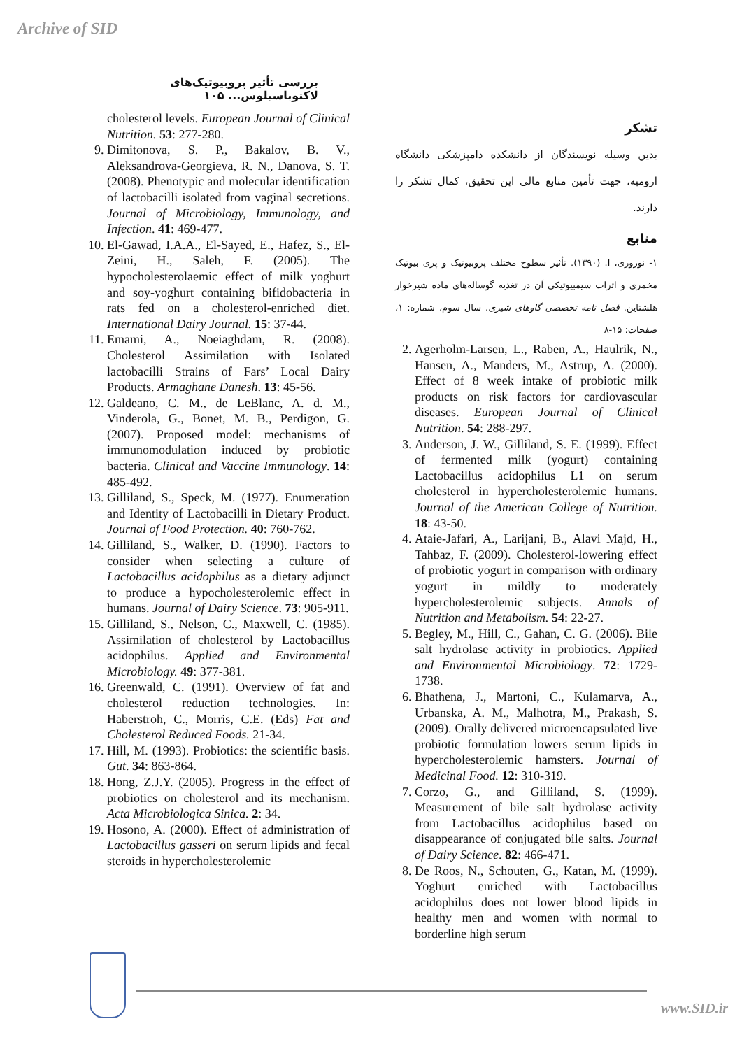Archive of SID
بررسی تأثیر پروبیوتیک‌های لاکتوباسیلوس... ۱۰۵
cholesterol levels. European Journal of Clinical Nutrition. 53: 277-280.
9. Dimitonova, S. P., Bakalov, B. V., Aleksandrova-Georgieva, R. N., Danova, S. T. (2008). Phenotypic and molecular identification of lactobacilli isolated from vaginal secretions. Journal of Microbiology, Immunology, and Infection. 41: 469-477.
10. El-Gawad, I.A.A., El-Sayed, E., Hafez, S., El-Zeini, H., Saleh, F. (2005). The hypocholesterolaemic effect of milk yoghurt and soy-yoghurt containing bifidobacteria in rats fed on a cholesterol-enriched diet. International Dairy Journal. 15: 37-44.
11. Emami, A., Noeiaghdam, R. (2008). Cholesterol Assimilation with Isolated lactobacilli Strains of Fars’ Local Dairy Products. Armaghane Danesh. 13: 45-56.
12. Galdeano, C. M., de LeBlanc, A. d. M., Vinderola, G., Bonet, M. B., Perdigon, G. (2007). Proposed model: mechanisms of immunomodulation induced by probiotic bacteria. Clinical and Vaccine Immunology. 14: 485-492.
13. Gilliland, S., Speck, M. (1977). Enumeration and Identity of Lactobacilli in Dietary Product. Journal of Food Protection. 40: 760-762.
14. Gilliland, S., Walker, D. (1990). Factors to consider when selecting a culture of Lactobacillus acidophilus as a dietary adjunct to produce a hypocholesterolemic effect in humans. Journal of Dairy Science. 73: 905-911.
15. Gilliland, S., Nelson, C., Maxwell, C. (1985). Assimilation of cholesterol by Lactobacillus acidophilus. Applied and Environmental Microbiology. 49: 377-381.
16. Greenwald, C. (1991). Overview of fat and cholesterol reduction technologies. In: Haberstroh, C., Morris, C.E. (Eds) Fat and Cholesterol Reduced Foods. 21-34.
17. Hill, M. (1993). Probiotics: the scientific basis. Gut. 34: 863-864.
18. Hong, Z.J.Y. (2005). Progress in the effect of probiotics on cholesterol and its mechanism. Acta Microbiologica Sinica. 2: 34.
19. Hosono, A. (2000). Effect of administration of Lactobacillus gasseri on serum lipids and fecal steroids in hypercholesterolemic
تشکر
بدین وسیله نویسندگان از دانشکده دامپزشکی دانشگاه ارومیه، جهت تأمین منابع مالی این تحقیق، کمال تشکر را دارند.
منابع
۱- نوروزی، ا. (۱۳۹۰). تأثیر سطوح مختلف پروبیوتیک و پری بیوتیک مخمری و اثرات سیمبیوتیکی آن در تغذیه گوساله‌های ماده شیرخوار هلشتاین. فصل نامه تخصصی گاوهای شیری. سال سوم، شماره: ۱، صفحات: ۱۵-۸
2. Agerholm-Larsen, L., Raben, A., Haulrik, N., Hansen, A., Manders, M., Astrup, A. (2000). Effect of 8 week intake of probiotic milk products on risk factors for cardiovascular diseases. European Journal of Clinical Nutrition. 54: 288-297.
3. Anderson, J. W., Gilliland, S. E. (1999). Effect of fermented milk (yogurt) containing Lactobacillus acidophilus L1 on serum cholesterol in hypercholesterolemic humans. Journal of the American College of Nutrition. 18: 43-50.
4. Ataie-Jafari, A., Larijani, B., Alavi Majd, H., Tahbaz, F. (2009). Cholesterol-lowering effect of probiotic yogurt in comparison with ordinary yogurt in mildly to moderately hypercholesterolemic subjects. Annals of Nutrition and Metabolism. 54: 22-27.
5. Begley, M., Hill, C., Gahan, C. G. (2006). Bile salt hydrolase activity in probiotics. Applied and Environmental Microbiology. 72: 1729-1738.
6. Bhathena, J., Martoni, C., Kulamarva, A., Urbanska, A. M., Malhotra, M., Prakash, S. (2009). Orally delivered microencapsulated live probiotic formulation lowers serum lipids in hypercholesterolemic hamsters. Journal of Medicinal Food. 12: 310-319.
7. Corzo, G., and Gilliland, S. (1999). Measurement of bile salt hydrolase activity from Lactobacillus acidophilus based on disappearance of conjugated bile salts. Journal of Dairy Science. 82: 466-471.
8. De Roos, N., Schouten, G., Katan, M. (1999). Yoghurt enriched with Lactobacillus acidophilus does not lower blood lipids in healthy men and women with normal to borderline high serum
www.SID.ir